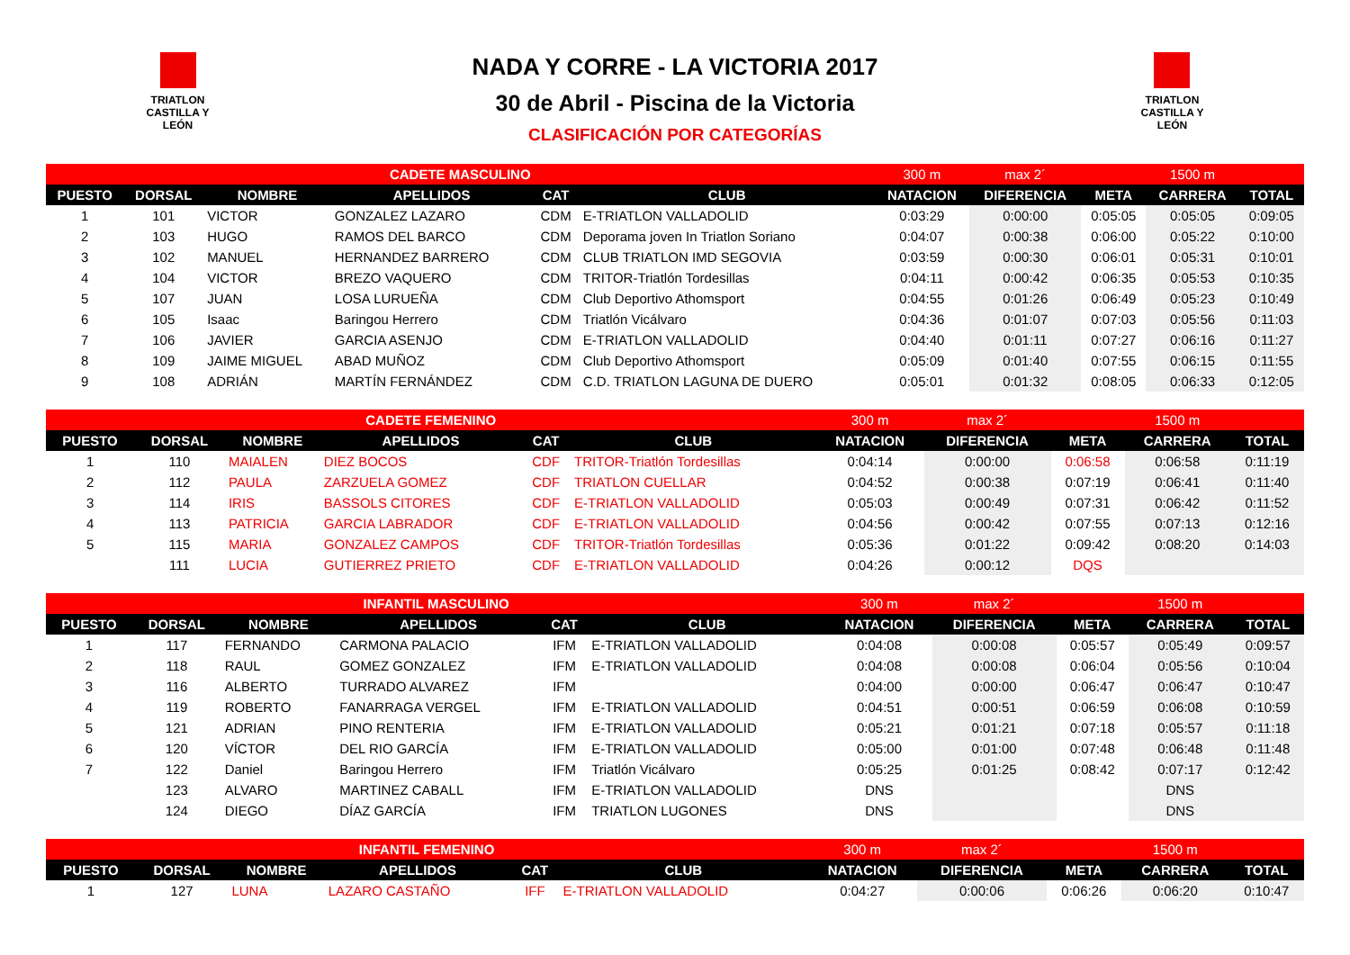TRIATLON CASTILLA Y LEÓN
NADA Y CORRE - LA VICTORIA 2017
30 de Abril - Piscina de la Victoria
CLASIFICACIÓN POR CATEGORÍAS
TRIATLON CASTILLA Y LEÓN
| CADETE MASCULINO | | | | | | 300 m | max 2´ | | 1500 m | |
| PUESTO | DORSAL | NOMBRE | APELLIDOS | CAT | CLUB | NATACION | DIFERENCIA | META | CARRERA | TOTAL |
| 1 | 101 | VICTOR | GONZALEZ LAZARO | CDM | E-TRIATLON VALLADOLID | 0:03:29 | 0:00:00 | 0:05:05 | 0:05:05 | 0:09:05 |
| 2 | 103 | HUGO | RAMOS DEL BARCO | CDM | Deporama joven In Triatlon Soriano | 0:04:07 | 0:00:38 | 0:06:00 | 0:05:22 | 0:10:00 |
| 3 | 102 | MANUEL | HERNANDEZ BARRERO | CDM | CLUB TRIATLON IMD SEGOVIA | 0:03:59 | 0:00:30 | 0:06:01 | 0:05:31 | 0:10:01 |
| 4 | 104 | VICTOR | BREZO VAQUERO | CDM | TRITOR-Triatlón Tordesillas | 0:04:11 | 0:00:42 | 0:06:35 | 0:05:53 | 0:10:35 |
| 5 | 107 | JUAN | LOSA LURUEÑA | CDM | Club Deportivo Athomsport | 0:04:55 | 0:01:26 | 0:06:49 | 0:05:23 | 0:10:49 |
| 6 | 105 | Isaac | Baringou Herrero | CDM | Triatlón Vicálvaro | 0:04:36 | 0:01:07 | 0:07:03 | 0:05:56 | 0:11:03 |
| 7 | 106 | JAVIER | GARCIA ASENJO | CDM | E-TRIATLON VALLADOLID | 0:04:40 | 0:01:11 | 0:07:27 | 0:06:16 | 0:11:27 |
| 8 | 109 | JAIME MIGUEL | ABAD MUÑOZ | CDM | Club Deportivo Athomsport | 0:05:09 | 0:01:40 | 0:07:55 | 0:06:15 | 0:11:55 |
| 9 | 108 | ADRIÁN | MARTÍN FERNÁNDEZ | CDM | C.D. TRIATLON LAGUNA DE DUERO | 0:05:01 | 0:01:32 | 0:08:05 | 0:06:33 | 0:12:05 |
| CADETE FEMENINO | | | | | | 300 m | max 2´ | | 1500 m | |
| PUESTO | DORSAL | NOMBRE | APELLIDOS | CAT | CLUB | NATACION | DIFERENCIA | META | CARRERA | TOTAL |
| 1 | 110 | MAIALEN | DIEZ BOCOS | CDF | TRITOR-Triatlón Tordesillas | 0:04:14 | 0:00:00 | 0:06:58 | 0:06:58 | 0:11:19 |
| 2 | 112 | PAULA | ZARZUELA GOMEZ | CDF | TRIATLON CUELLAR | 0:04:52 | 0:00:38 | 0:07:19 | 0:06:41 | 0:11:40 |
| 3 | 114 | IRIS | BASSOLS CITORES | CDF | E-TRIATLON VALLADOLID | 0:05:03 | 0:00:49 | 0:07:31 | 0:06:42 | 0:11:52 |
| 4 | 113 | PATRICIA | GARCIA LABRADOR | CDF | E-TRIATLON VALLADOLID | 0:04:56 | 0:00:42 | 0:07:55 | 0:07:13 | 0:12:16 |
| 5 | 115 | MARIA | GONZALEZ CAMPOS | CDF | TRITOR-Triatlón Tordesillas | 0:05:36 | 0:01:22 | 0:09:42 | 0:08:20 | 0:14:03 |
| | 111 | LUCIA | GUTIERREZ PRIETO | CDF | E-TRIATLON VALLADOLID | 0:04:26 | 0:00:12 | DQS | | |
| INFANTIL MASCULINO | | | | | | 300 m | max 2´ | | 1500 m | |
| PUESTO | DORSAL | NOMBRE | APELLIDOS | CAT | CLUB | NATACION | DIFERENCIA | META | CARRERA | TOTAL |
| 1 | 117 | FERNANDO | CARMONA PALACIO | IFM | E-TRIATLON VALLADOLID | 0:04:08 | 0:00:08 | 0:05:57 | 0:05:49 | 0:09:57 |
| 2 | 118 | RAUL | GOMEZ GONZALEZ | IFM | E-TRIATLON VALLADOLID | 0:04:08 | 0:00:08 | 0:06:04 | 0:05:56 | 0:10:04 |
| 3 | 116 | ALBERTO | TURRADO ALVAREZ | IFM | | 0:04:00 | 0:00:00 | 0:06:47 | 0:06:47 | 0:10:47 |
| 4 | 119 | ROBERTO | FANARRAGA VERGEL | IFM | E-TRIATLON VALLADOLID | 0:04:51 | 0:00:51 | 0:06:59 | 0:06:08 | 0:10:59 |
| 5 | 121 | ADRIAN | PINO RENTERIA | IFM | E-TRIATLON VALLADOLID | 0:05:21 | 0:01:21 | 0:07:18 | 0:05:57 | 0:11:18 |
| 6 | 120 | VÍCTOR | DEL RIO GARCÍA | IFM | E-TRIATLON VALLADOLID | 0:05:00 | 0:01:00 | 0:07:48 | 0:06:48 | 0:11:48 |
| 7 | 122 | Daniel | Baringou Herrero | IFM | Triatlón Vicálvaro | 0:05:25 | 0:01:25 | 0:08:42 | 0:07:17 | 0:12:42 |
| | 123 | ALVARO | MARTINEZ CABALL | IFM | E-TRIATLON VALLADOLID | DNS | | | DNS | |
| | 124 | DIEGO | DÍAZ GARCÍA | IFM | TRIATLON LUGONES | DNS | | | DNS | |
| INFANTIL FEMENINO | | | | | | 300 m | max 2´ | | 1500 m | |
| PUESTO | DORSAL | NOMBRE | APELLIDOS | CAT | CLUB | NATACION | DIFERENCIA | META | CARRERA | TOTAL |
| 1 | 127 | LUNA | LAZARO CASTAÑO | IFF | E-TRIATLON VALLADOLID | 0:04:27 | 0:00:06 | 0:06:26 | 0:06:20 | 0:10:47 |